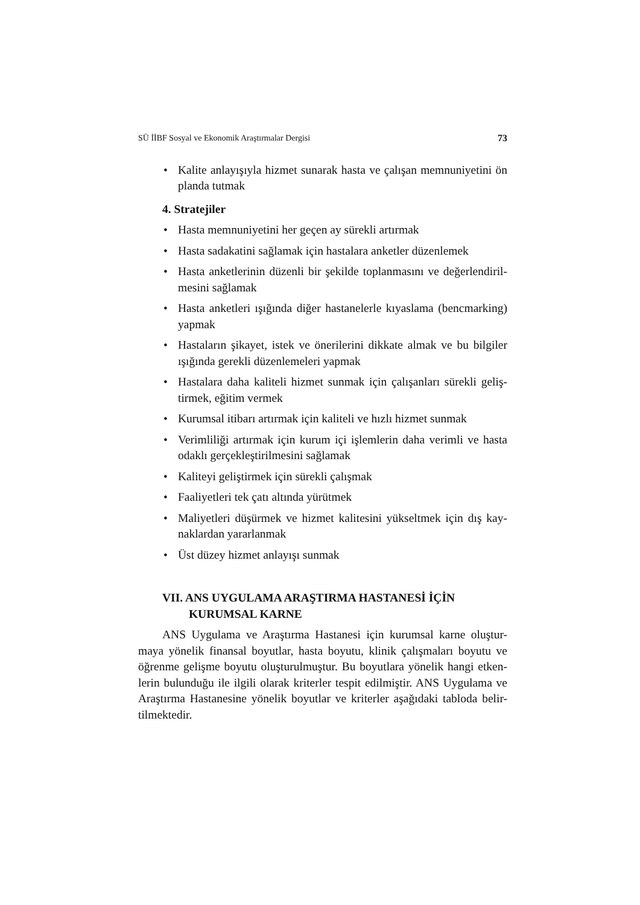SÜ İİBF Sosyal ve Ekonomik Araştırmalar Dergisi 73
• Kalite anlayışıyla hizmet sunarak hasta ve çalışan memnuniyetini ön planda tutmak
4. Stratejiler
• Hasta memnuniyetini her geçen ay sürekli artırmak
• Hasta sadakatini sağlamak için hastalara anketler düzenlemek
• Hasta anketlerinin düzenli bir şekilde toplanmasını ve değerlendiril-mesini sağlamak
• Hasta anketleri ışığında diğer hastanelerle kıyaslama (bencmarking) yapmak
• Hastaların şikayet, istek ve önerilerini dikkate almak ve bu bilgiler ışığında gerekli düzenlemeleri yapmak
• Hastalara daha kaliteli hizmet sunmak için çalışanları sürekli geliş-tirmek, eğitim vermek
• Kurumsal itibarı artırmak için kaliteli ve hızlı hizmet sunmak
• Verimliliği artırmak için kurum içi işlemlerin daha verimli ve hasta odaklı gerçekleştirilmesini sağlamak
• Kaliteyi geliştirmek için sürekli çalışmak
• Faaliyetleri tek çatı altında yürütmek
• Maliyetleri düşürmek ve hizmet kalitesini yükseltmek için dış kay-naklardan yararlanmak
• Üst düzey hizmet anlayışı sunmak
VII. ANS UYGULAMA ARAŞTIRMA HASTANESİ İÇİN
KURUMSAL KARNE
ANS Uygulama ve Araştırma Hastanesi için kurumsal karne oluştur-maya yönelik finansal boyutlar, hasta boyutu, klinik çalışmaları boyutu ve öğrenme gelişme boyutu oluşturulmuştur. Bu boyutlara yönelik hangi etken-lerin bulunduğu ile ilgili olarak kriterler tespit edilmiştir. ANS Uygulama ve Araştırma Hastanesine yönelik boyutlar ve kriterler aşağıdaki tabloda belir-tilmektedir.